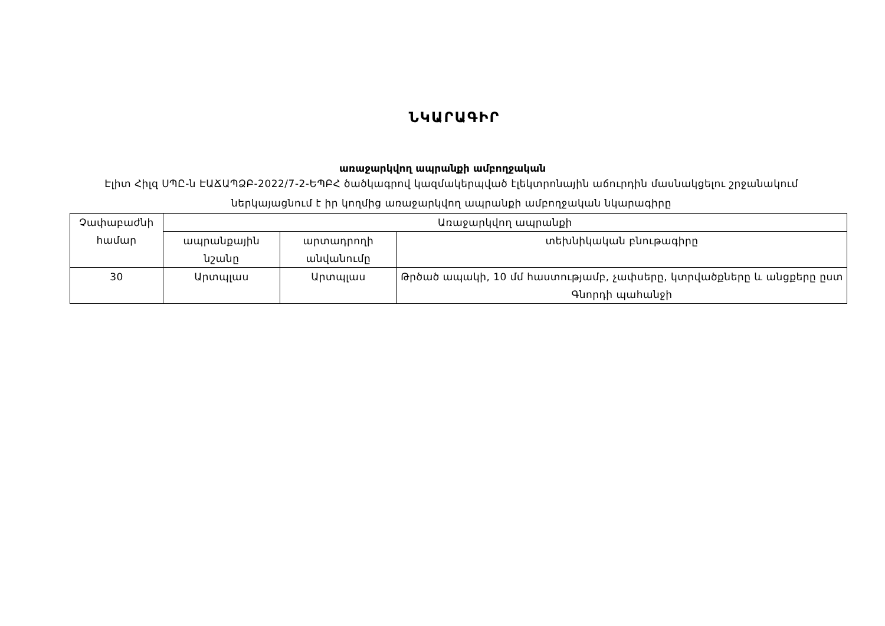ՆԿԱՐԱԳԻՐ
առաջարկվող ապրանքի ամբողջական
Էլիտ Հիլզ ՍՊԸ-ն ԷԱՃԱՊՁԲ-2022/7-2-ԵՊԲՀ ծածկագրով կազմակերպված էլեկտրոնային աճուրդին մասնակցելու շրջանակում ներկայացնում է իր կողմից առաջարկվող ապրանքի ամբողջական նկարագիրը
| Չափաբաժնի համար | Առաջարկվող ապրանքի | | |
| --- | --- | --- | --- |
| | ապրանքային նշանը | արտադրողի անվանումը | տեխնիկական բնութագիրը |
| 30 | Արտպլաս | Արտպլաս | Թրծած ապակի, 10 մմ հաստությամբ, չափսերը, կտրվածքները և անցքերը ըստ Գնորդի պահանջի |